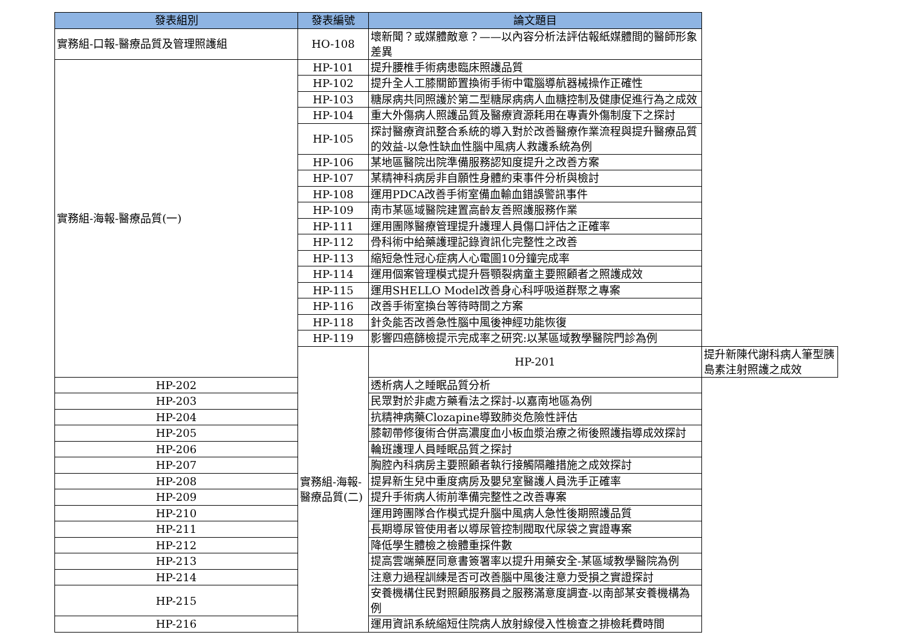| 發表組別 | 發表編號 | 論文題目 | |
| --- | --- | --- | --- |
| 實務組-口報-醫療品質及管理照護組 | HO-108 | 壞新聞？或媒體敵意？——以內容分析法評估報紙媒體間的醫師形象差異 | |
| 實務組-海報-醫療品質(一) | HP-101 | 提升腰椎手術病患臨床照護品質 | |
| | HP-102 | 提升全人工膝關節置換術手術中電腦導航器械操作正確性 | |
| | HP-103 | 糖尿病共同照護於第二型糖尿病病人血糖控制及健康促進行為之成效 | |
| | HP-104 | 重大外傷病人照護品質及醫療資源耗用在專責外傷制度下之探討 | |
| | HP-105 | 探討醫療資訊整合系統的導入對於改善醫療作業流程與提升醫療品質的效益-以急性缺血性腦中風病人救護系統為例 | |
| | HP-106 | 某地區醫院出院準備服務認知度提升之改善方案 | |
| | HP-107 | 某精神科病房非自願性身體約束事件分析與檢討 | |
| | HP-108 | 運用PDCA改善手術室備血輸血錯誤警訊事件 | |
| | HP-109 | 南市某區域醫院建置高齡友善照護服務作業 | |
| | HP-111 | 運用團隊醫療管理提升護理人員傷口評估之正確率 | |
| | HP-112 | 骨科術中給藥護理記錄資訊化完整性之改善 | |
| | HP-113 | 縮短急性冠心症病人心電圖10分鐘完成率 | |
| | HP-114 | 運用個案管理模式提升唇顎裂病童主要照顧者之照護成效 | |
| | HP-115 | 運用SHELLO Model改善身心科呼吸道群聚之專案 | |
| | HP-116 | 改善手術室換台等待時間之方案 | |
| | HP-118 | 針灸能否改善急性腦中風後神經功能恢復 | |
| | HP-119 | 影響四癌篩檢提示完成率之研究:以某區域教學醫院門診為例 | |
| | 實務組-海報-醫療品質(二) | HP-201 | 提升新陳代謝科病人筆型胰島素注射照護之成效 |
| HP-202 | | 透析病人之睡眠品質分析 | |
| HP-203 | | 民眾對於非處方藥看法之探討-以嘉南地區為例 | |
| HP-204 | | 抗精神病藥Clozapine導致肺炎危險性評估 | |
| HP-205 | | 膝韌帶修復術合併高濃度血小板血漿治療之術後照護指導成效探討 | |
| HP-206 | | 輪班護理人員睡眠品質之探討 | |
| HP-207 | | 胸腔內科病房主要照顧者執行接觸隔離措施之成效探討 | |
| HP-208 | | 提昇新生兒中重度病房及嬰兒室醫護人員洗手正確率 | |
| HP-209 | | 提升手術病人術前準備完整性之改善專案 | |
| HP-210 | | 運用跨團隊合作模式提升腦中風病人急性後期照護品質 | |
| HP-211 | | 長期導尿管使用者以導尿管控制閥取代尿袋之實證專案 | |
| HP-212 | | 降低學生體檢之檢體重採件數 | |
| HP-213 | | 提高雲端藥歷同意書簽署率以提升用藥安全-某區域教學醫院為例 | |
| HP-214 | | 注意力過程訓練是否可改善腦中風後注意力受損之實證探討 | |
| HP-215 | | 安養機構住民對照顧服務員之服務滿意度調查-以南部某安養機構為例 | |
| HP-216 | | 運用資訊系統縮短住院病人放射線侵入性檢查之排檢耗費時間 | |